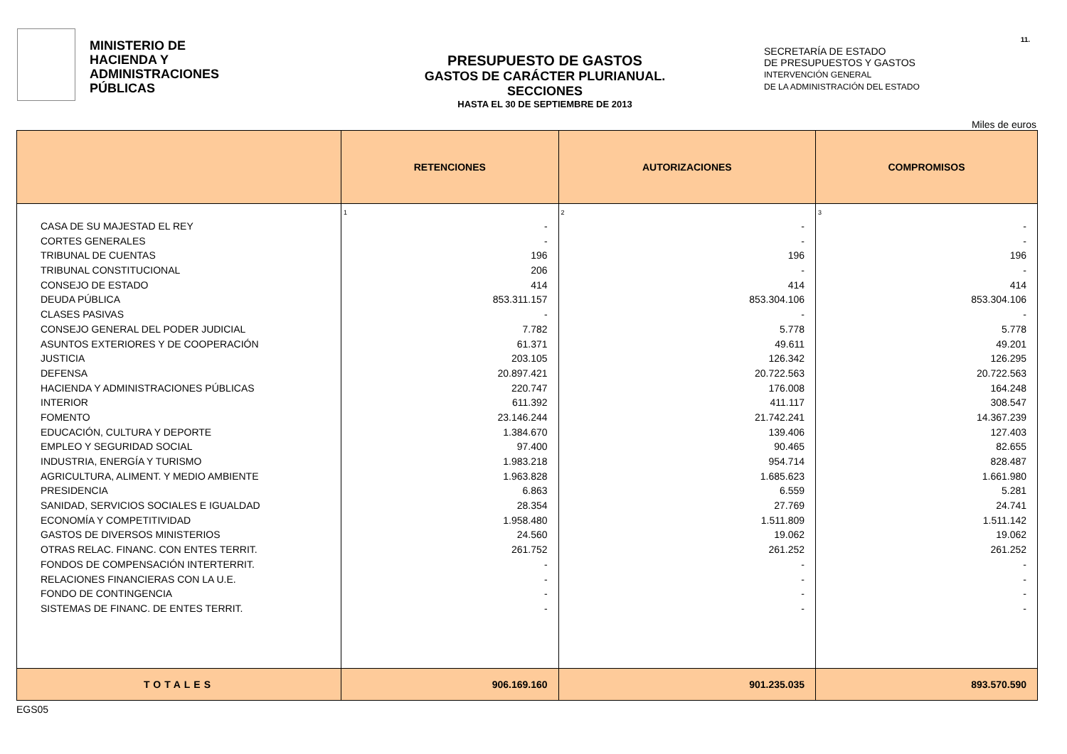MINISTERIO DE
HACIENDA Y
ADMINISTRACIONES
PÚBLICAS
PRESUPUESTO DE GASTOS
GASTOS DE CARÁCTER PLURIANUAL. SECCIONES
HASTA EL 30 DE SEPTIEMBRE DE 2013
SECRETARÍA DE ESTADO
DE PRESUPUESTOS Y GASTOS
INTERVENCIÓN GENERAL
DE LA ADMINISTRACIÓN DEL ESTADO
11.
Miles de euros
| | RETENCIONES | AUTORIZACIONES | COMPROMISOS |
| --- | --- | --- | --- |
| | 1 | 2 | 3 |
| CASA DE SU MAJESTAD EL REY | - | - | - |
| CORTES GENERALES | - | - | - |
| TRIBUNAL DE CUENTAS | 196 | 196 | 196 |
| TRIBUNAL CONSTITUCIONAL | 206 | - | - |
| CONSEJO DE ESTADO | 414 | 414 | 414 |
| DEUDA PÚBLICA | 853.311.157 | 853.304.106 | 853.304.106 |
| CLASES PASIVAS | - | - | - |
| CONSEJO GENERAL DEL PODER JUDICIAL | 7.782 | 5.778 | 5.778 |
| ASUNTOS EXTERIORES Y DE COOPERACIÓN | 61.371 | 49.611 | 49.201 |
| JUSTICIA | 203.105 | 126.342 | 126.295 |
| DEFENSA | 20.897.421 | 20.722.563 | 20.722.563 |
| HACIENDA Y ADMINISTRACIONES PÚBLICAS | 220.747 | 176.008 | 164.248 |
| INTERIOR | 611.392 | 411.117 | 308.547 |
| FOMENTO | 23.146.244 | 21.742.241 | 14.367.239 |
| EDUCACIÓN, CULTURA Y DEPORTE | 1.384.670 | 139.406 | 127.403 |
| EMPLEO Y SEGURIDAD SOCIAL | 97.400 | 90.465 | 82.655 |
| INDUSTRIA, ENERGÍA Y TURISMO | 1.983.218 | 954.714 | 828.487 |
| AGRICULTURA, ALIMENT. Y MEDIO AMBIENTE | 1.963.828 | 1.685.623 | 1.661.980 |
| PRESIDENCIA | 6.863 | 6.559 | 5.281 |
| SANIDAD, SERVICIOS SOCIALES E IGUALDAD | 28.354 | 27.769 | 24.741 |
| ECONOMÍA Y COMPETITIVIDAD | 1.958.480 | 1.511.809 | 1.511.142 |
| GASTOS DE DIVERSOS MINISTERIOS | 24.560 | 19.062 | 19.062 |
| OTRAS RELAC. FINANC. CON ENTES TERRIT. | 261.752 | 261.252 | 261.252 |
| FONDOS DE COMPENSACIÓN INTERTERRIT. | - | - | - |
| RELACIONES FINANCIERAS CON LA U.E. | - | - | - |
| FONDO DE CONTINGENCIA | - | - | - |
| SISTEMAS DE FINANC. DE ENTES TERRIT. | - | - | - |
| TOTALES | 906.169.160 | 901.235.035 | 893.570.590 |
EGS05